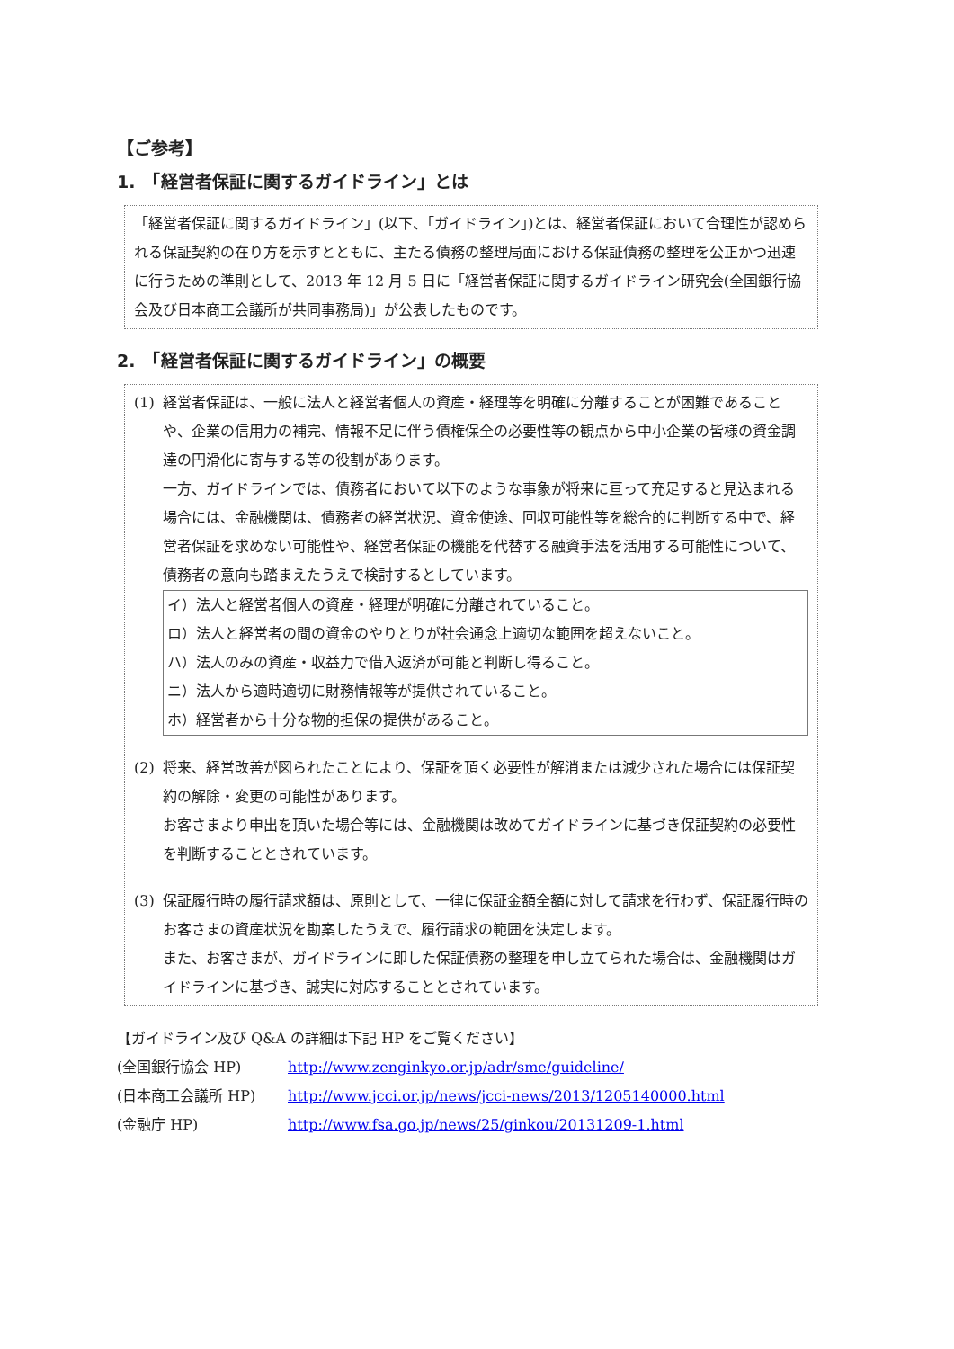【ご参考】
1.　「経営者保証に関するガイドライン」とは
「経営者保証に関するガイドライン」(以下、「ガイドライン」)とは、経営者保証において合理性が認められる保証契約の在り方を示すとともに、主たる債務の整理局面における保証債務の整理を公正かつ迅速に行うための準則として、2013 年 12 月 5 日に「経営者保証に関するガイドライン研究会(全国銀行協会及び日本商工会議所が共同事務局)」が公表したものです。
2.　「経営者保証に関するガイドライン」の概要
(1) 経営者保証は、一般に法人と経営者個人の資産・経理等を明確に分離することが困難であることや、企業の信用力の補完、情報不足に伴う債権保全の必要性等の観点から中小企業の皆様の資金調達の円滑化に寄与する等の役割があります。
一方、ガイドラインでは、債務者において以下のような事象が将来に亘って充足すると見込まれる場合には、金融機関は、債務者の経営状況、資金使途、回収可能性等を総合的に判断する中で、経営者保証を求めない可能性や、経営者保証の機能を代替する融資手法を活用する可能性について、債務者の意向も踏まえたうえで検討するとしています。
イ）法人と経営者個人の資産・経理が明確に分離されていること。
ロ）法人と経営者の間の資金のやりとりが社会通念上適切な範囲を超えないこと。
ハ）法人のみの資産・収益力で借入返済が可能と判断し得ること。
ニ）法人から適時適切に財務情報等が提供されていること。
ホ）経営者から十分な物的担保の提供があること。
(2) 将来、経営改善が図られたことにより、保証を頂く必要性が解消または減少された場合には保証契約の解除・変更の可能性があります。
お客さまより申出を頂いた場合等には、金融機関は改めてガイドラインに基づき保証契約の必要性を判断することとされています。
(3) 保証履行時の履行請求額は、原則として、一律に保証金額全額に対して請求を行わず、保証履行時のお客さまの資産状況を勘案したうえで、履行請求の範囲を決定します。
また、お客さまが、ガイドラインに即した保証債務の整理を申し立てられた場合は、金融機関はガイドラインに基づき、誠実に対応することとされています。
【ガイドライン及び Q&A の詳細は下記 HP をご覧ください】
(全国銀行協会 HP) http://www.zenginkyo.or.jp/adr/sme/guideline/
(日本商工会議所 HP) http://www.jcci.or.jp/news/jcci-news/2013/1205140000.html
(金融庁 HP) http://www.fsa.go.jp/news/25/ginkou/20131209-1.html